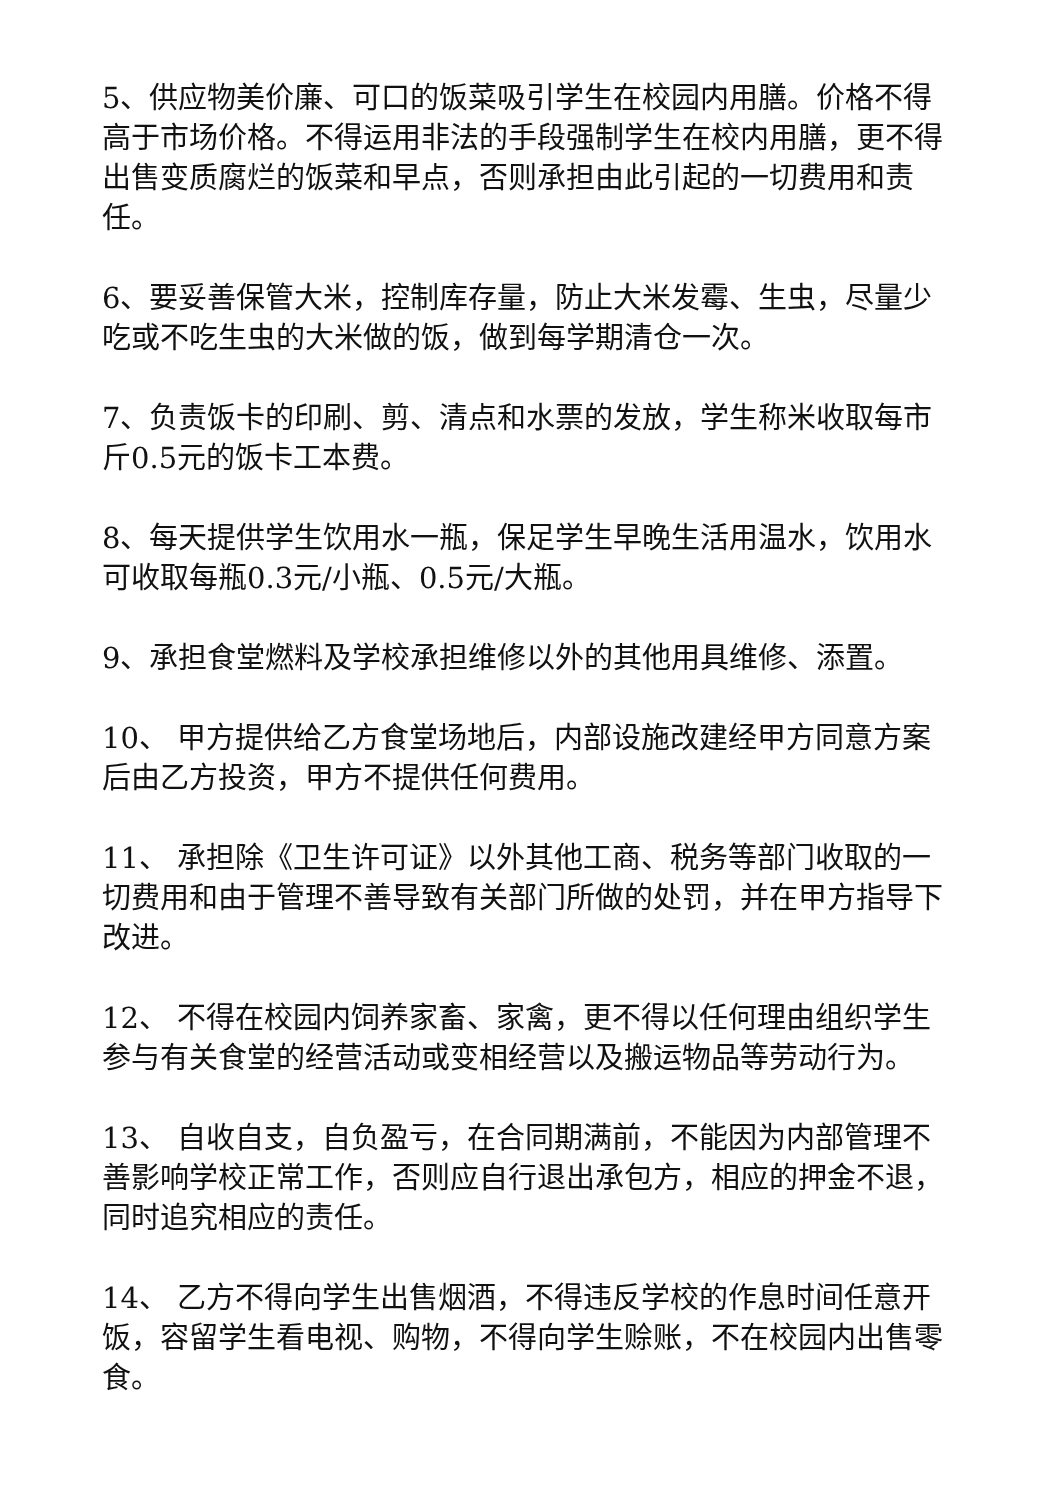5、供应物美价廉、可口的饭菜吸引学生在校园内用膳。价格不得高于市场价格。不得运用非法的手段强制学生在校内用膳，更不得出售变质腐烂的饭菜和早点，否则承担由此引起的一切费用和责任。
6、要妥善保管大米，控制库存量，防止大米发霉、生虫，尽量少吃或不吃生虫的大米做的饭，做到每学期清仓一次。
7、负责饭卡的印刷、剪、清点和水票的发放，学生称米收取每市斤0.5元的饭卡工本费。
8、每天提供学生饮用水一瓶，保足学生早晚生活用温水，饮用水可收取每瓶0.3元/小瓶、0.5元/大瓶。
9、承担食堂燃料及学校承担维修以外的其他用具维修、添置。
10、 甲方提供给乙方食堂场地后，内部设施改建经甲方同意方案后由乙方投资，甲方不提供任何费用。
11、 承担除《卫生许可证》以外其他工商、税务等部门收取的一切费用和由于管理不善导致有关部门所做的处罚，并在甲方指导下改进。
12、 不得在校园内饲养家畜、家禽，更不得以任何理由组织学生参与有关食堂的经营活动或变相经营以及搬运物品等劳动行为。
13、 自收自支，自负盈亏，在合同期满前，不能因为内部管理不善影响学校正常工作，否则应自行退出承包方，相应的押金不退，同时追究相应的责任。
14、 乙方不得向学生出售烟酒，不得违反学校的作息时间任意开饭，容留学生看电视、购物，不得向学生赊账，不在校园内出售零食。